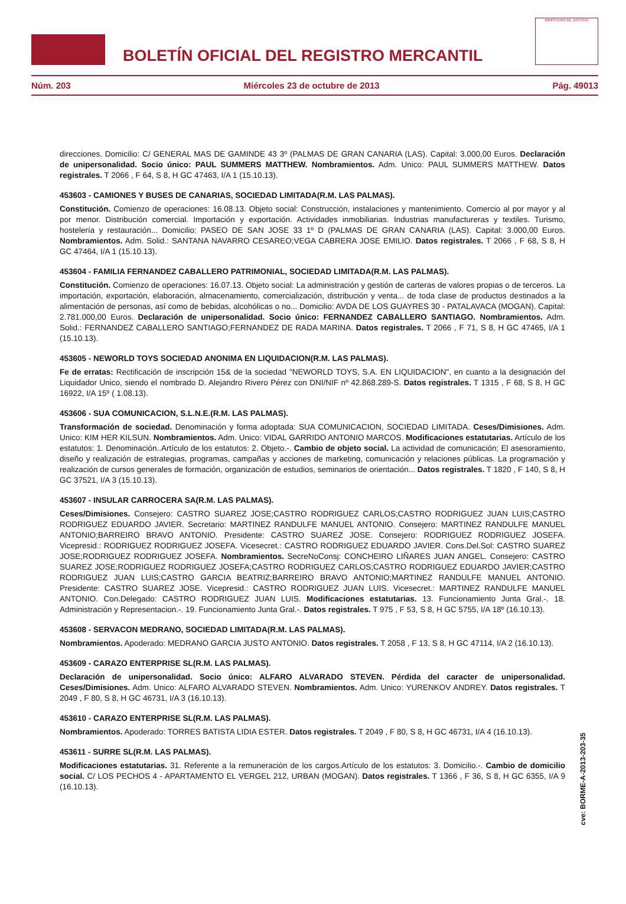BOLETÍN OFICIAL DEL REGISTRO MERCANTIL
MINISTERIO DE JUSTICIA
Núm. 203 Miércoles 23 de octubre de 2013 Pág. 49013
direcciones. Domicilio: C/ GENERAL MAS DE GAMINDE 43 3º (PALMAS DE GRAN CANARIA (LAS). Capital: 3.000,00 Euros. Declaración de unipersonalidad. Socio único: PAUL SUMMERS MATTHEW. Nombramientos. Adm. Unico: PAUL SUMMERS MATTHEW. Datos registrales. T 2066 , F 64, S 8, H GC 47463, I/A 1 (15.10.13).
453603 - CAMIONES Y BUSES DE CANARIAS, SOCIEDAD LIMITADA(R.M. LAS PALMAS).
Constitución. Comienzo de operaciones: 16.08.13. Objeto social: Construcción, instalaciones y mantenimiento. Comercio al por mayor y al por menor. Distribución comercial. Importación y exportación. Actividades inmobiliarias. Industrias manufactureras y textiles. Turismo, hostelería y restauración... Domicilio: PASEO DE SAN JOSE 33 1º D (PALMAS DE GRAN CANARIA (LAS). Capital: 3.000,00 Euros. Nombramientos. Adm. Solid.: SANTANA NAVARRO CESAREO;VEGA CABRERA JOSE EMILIO. Datos registrales. T 2066 , F 68, S 8, H GC 47464, I/A 1 (15.10.13).
453604 - FAMILIA FERNANDEZ CABALLERO PATRIMONIAL, SOCIEDAD LIMITADA(R.M. LAS PALMAS).
Constitución. Comienzo de operaciones: 16.07.13. Objeto social: La administración y gestión de carteras de valores propias o de terceros. La importación, exportación, elaboración, almacenamiento, comercialización, distribución y venta... de toda clase de productos destinados a la alimentación de personas, así como de bebidas, alcohólicas o no... Domicilio: AVDA DE LOS GUAYRES 30 - PATALAVACA (MOGAN). Capital: 2.781.000,00 Euros. Declaración de unipersonalidad. Socio único: FERNANDEZ CABALLERO SANTIAGO. Nombramientos. Adm. Solid.: FERNANDEZ CABALLERO SANTIAGO;FERNANDEZ DE RADA MARINA. Datos registrales. T 2066 , F 71, S 8, H GC 47465, I/A 1 (15.10.13).
453605 - NEWORLD TOYS SOCIEDAD ANONIMA EN LIQUIDACION(R.M. LAS PALMAS).
Fe de erratas: Rectificación de inscripción 15& de la sociedad "NEWORLD TOYS, S.A. EN LIQUIDACION", en cuanto a la designación del Liquidador Unico, siendo el nombrado D. Alejandro Rivero Pérez con DNI/NIF nº 42.868.289-S. Datos registrales. T 1315 , F 68, S 8, H GC 16922, I/A 15º ( 1.08.13).
453606 - SUA COMUNICACION, S.L.N.E.(R.M. LAS PALMAS).
Transformación de sociedad. Denominación y forma adoptada: SUA COMUNICACION, SOCIEDAD LIMITADA. Ceses/Dimisiones. Adm. Unico: KIM HER KILSUN. Nombramientos. Adm. Unico: VIDAL GARRIDO ANTONIO MARCOS. Modificaciones estatutarias. Artículo de los estatutos: 1. Denominación..Artículo de los estatutos: 2. Objeto.-. Cambio de objeto social. La actividad de comunicación; El asesoramiento, diseño y realización de estrategias, programas, campañas y acciones de marketing, comunicación y relaciones públicas. La programación y realización de cursos generales de formación, organización de estudios, seminarios de orientación... Datos registrales. T 1820 , F 140, S 8, H GC 37521, I/A 3 (15.10.13).
453607 - INSULAR CARROCERA SA(R.M. LAS PALMAS).
Ceses/Dimisiones. Consejero: CASTRO SUAREZ JOSE;CASTRO RODRIGUEZ CARLOS;CASTRO RODRIGUEZ JUAN LUIS;CASTRO RODRIGUEZ EDUARDO JAVIER. Secretario: MARTINEZ RANDULFE MANUEL ANTONIO. Consejero: MARTINEZ RANDULFE MANUEL ANTONIO;BARREIRO BRAVO ANTONIO. Presidente: CASTRO SUAREZ JOSE. Consejero: RODRIGUEZ RODRIGUEZ JOSEFA. Vicepresid.: RODRIGUEZ RODRIGUEZ JOSEFA. Vicesecret.: CASTRO RODRIGUEZ EDUARDO JAVIER. Cons.Del.Sol: CASTRO SUAREZ JOSE;RODRIGUEZ RODRIGUEZ JOSEFA. Nombramientos. SecreNoConsj: CONCHEIRO LIÑARES JUAN ANGEL. Consejero: CASTRO SUAREZ JOSE;RODRIGUEZ RODRIGUEZ JOSEFA;CASTRO RODRIGUEZ CARLOS;CASTRO RODRIGUEZ EDUARDO JAVIER;CASTRO RODRIGUEZ JUAN LUIS;CASTRO GARCIA BEATRIZ;BARREIRO BRAVO ANTONIO;MARTINEZ RANDULFE MANUEL ANTONIO. Presidente: CASTRO SUAREZ JOSE. Vicepresid.: CASTRO RODRIGUEZ JUAN LUIS. Vicesecret.: MARTINEZ RANDULFE MANUEL ANTONIO. Con.Delegado: CASTRO RODRIGUEZ JUAN LUIS. Modificaciones estatutarias. 13. Funcionamiento Junta Gral.-. 18. Administración y Representacion.-. 19. Funcionamiento Junta Gral.-. Datos registrales. T 975 , F 53, S 8, H GC 5755, I/A 18º (16.10.13).
453608 - SERVACON MEDRANO, SOCIEDAD LIMITADA(R.M. LAS PALMAS).
Nombramientos. Apoderado: MEDRANO GARCIA JUSTO ANTONIO. Datos registrales. T 2058 , F 13, S 8, H GC 47114, I/A 2 (16.10.13).
453609 - CARAZO ENTERPRISE SL(R.M. LAS PALMAS).
Declaración de unipersonalidad. Socio único: ALFARO ALVARADO STEVEN. Pérdida del caracter de unipersonalidad. Ceses/Dimisiones. Adm. Unico: ALFARO ALVARADO STEVEN. Nombramientos. Adm. Unico: YURENKOV ANDREY. Datos registrales. T 2049 , F 80, S 8, H GC 46731, I/A 3 (16.10.13).
453610 - CARAZO ENTERPRISE SL(R.M. LAS PALMAS).
Nombramientos. Apoderado: TORRES BATISTA LIDIA ESTER. Datos registrales. T 2049 , F 80, S 8, H GC 46731, I/A 4 (16.10.13).
453611 - SURRE SL(R.M. LAS PALMAS).
Modificaciones estatutarias. 31. Referente a la remuneración de los cargos.Artículo de los estatutos: 3. Domicilio.-. Cambio de domicilio social. C/ LOS PECHOS 4 - APARTAMENTO EL VERGEL 212, URBAN (MOGAN). Datos registrales. T 1366 , F 36, S 8, H GC 6355, I/A 9 (16.10.13).
cve: BORME-A-2013-203-35